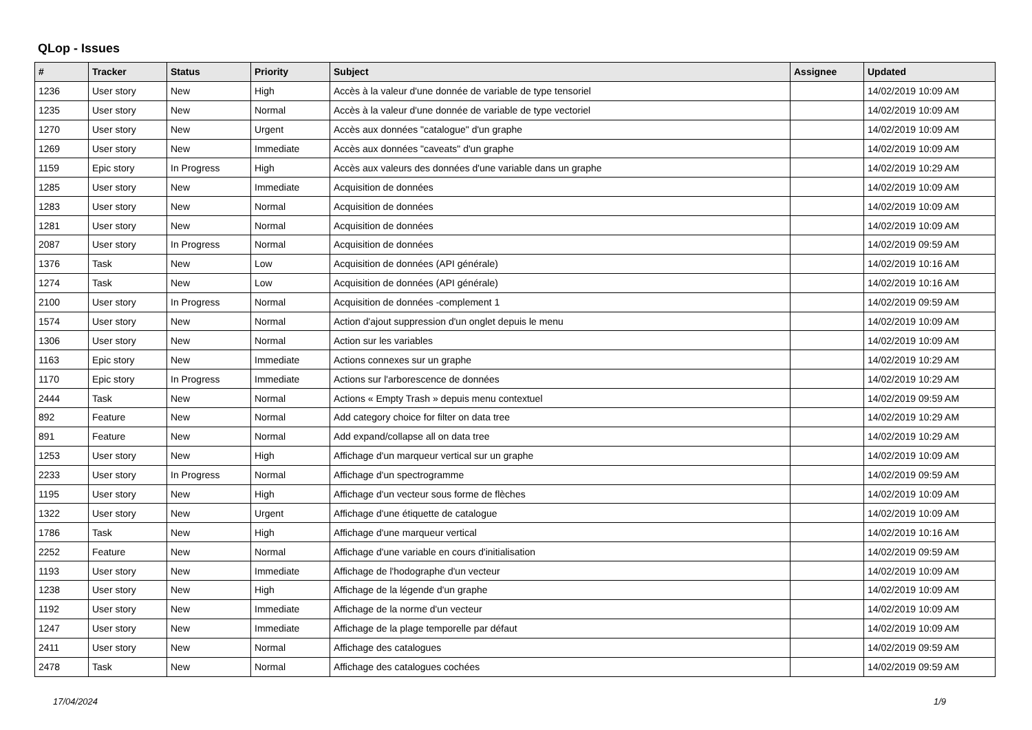QLop - Issues
| # | Tracker | Status | Priority | Subject | Assignee | Updated |
| --- | --- | --- | --- | --- | --- | --- |
| 1236 | User story | New | High | Accès à la valeur d'une donnée de variable de type tensoriel | | 14/02/2019 10:09 AM |
| 1235 | User story | New | Normal | Accès à la valeur d'une donnée de variable de type vectoriel | | 14/02/2019 10:09 AM |
| 1270 | User story | New | Urgent | Accès aux données "catalogue" d'un graphe | | 14/02/2019 10:09 AM |
| 1269 | User story | New | Immediate | Accès aux données "caveats" d'un graphe | | 14/02/2019 10:09 AM |
| 1159 | Epic story | In Progress | High | Accès aux valeurs des données d'une variable dans un graphe | | 14/02/2019 10:29 AM |
| 1285 | User story | New | Immediate | Acquisition de données | | 14/02/2019 10:09 AM |
| 1283 | User story | New | Normal | Acquisition de données | | 14/02/2019 10:09 AM |
| 1281 | User story | New | Normal | Acquisition de données | | 14/02/2019 10:09 AM |
| 2087 | User story | In Progress | Normal | Acquisition de données | | 14/02/2019 09:59 AM |
| 1376 | Task | New | Low | Acquisition de données (API générale) | | 14/02/2019 10:16 AM |
| 1274 | Task | New | Low | Acquisition de données (API générale) | | 14/02/2019 10:16 AM |
| 2100 | User story | In Progress | Normal | Acquisition de données -complement 1 | | 14/02/2019 09:59 AM |
| 1574 | User story | New | Normal | Action d'ajout suppression d'un onglet depuis le menu | | 14/02/2019 10:09 AM |
| 1306 | User story | New | Normal | Action sur les variables | | 14/02/2019 10:09 AM |
| 1163 | Epic story | New | Immediate | Actions connexes sur un graphe | | 14/02/2019 10:29 AM |
| 1170 | Epic story | In Progress | Immediate | Actions sur l'arborescence de données | | 14/02/2019 10:29 AM |
| 2444 | Task | New | Normal | Actions « Empty Trash » depuis menu contextuel | | 14/02/2019 09:59 AM |
| 892 | Feature | New | Normal | Add category choice for filter on data tree | | 14/02/2019 10:29 AM |
| 891 | Feature | New | Normal | Add expand/collapse all on data tree | | 14/02/2019 10:29 AM |
| 1253 | User story | New | High | Affichage d'un marqueur vertical sur un graphe | | 14/02/2019 10:09 AM |
| 2233 | User story | In Progress | Normal | Affichage d'un spectrogramme | | 14/02/2019 09:59 AM |
| 1195 | User story | New | High | Affichage d'un vecteur sous forme de flèches | | 14/02/2019 10:09 AM |
| 1322 | User story | New | Urgent | Affichage d'une étiquette de catalogue | | 14/02/2019 10:09 AM |
| 1786 | Task | New | High | Affichage d'une marqueur vertical | | 14/02/2019 10:16 AM |
| 2252 | Feature | New | Normal | Affichage d'une variable en cours d'initialisation | | 14/02/2019 09:59 AM |
| 1193 | User story | New | Immediate | Affichage de l'hodographe d'un vecteur | | 14/02/2019 10:09 AM |
| 1238 | User story | New | High | Affichage de la légende d'un graphe | | 14/02/2019 10:09 AM |
| 1192 | User story | New | Immediate | Affichage de la norme d'un vecteur | | 14/02/2019 10:09 AM |
| 1247 | User story | New | Immediate | Affichage de la plage temporelle par défaut | | 14/02/2019 10:09 AM |
| 2411 | User story | New | Normal | Affichage des catalogues | | 14/02/2019 09:59 AM |
| 2478 | Task | New | Normal | Affichage des catalogues cochées | | 14/02/2019 09:59 AM |
17/04/2024 1/9